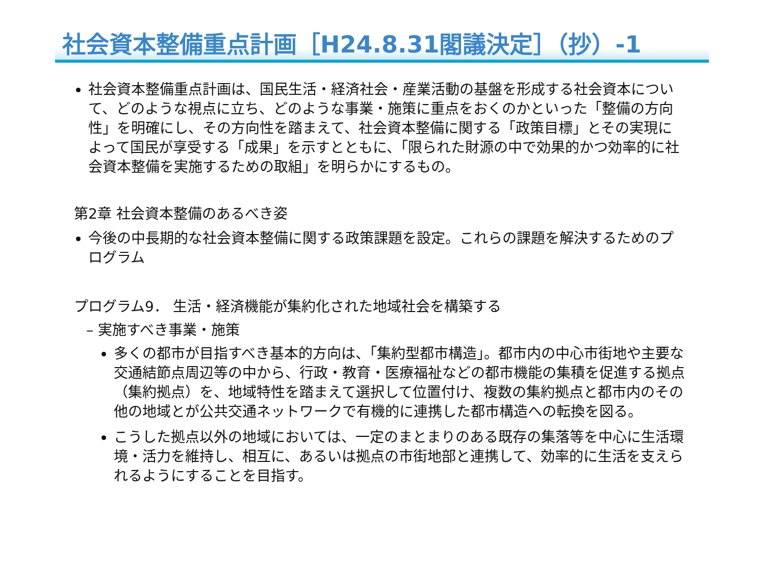社会資本整備重点計画［H24.8.31閣議決定］（抄）-1
社会資本整備重点計画は、国民生活・経済社会・産業活動の基盤を形成する社会資本について、どのような視点に立ち、どのような事業・施策に重点をおくのかといった「整備の方向性」を明確にし、その方向性を踏まえて、社会資本整備に関する「政策目標」とその実現によって国民が享受する「成果」を示すとともに、「限られた財源の中で効果的かつ効率的に社会資本整備を実施するための取組」を明らかにするもの。
第2章 社会資本整備のあるべき姿
今後の中長期的な社会資本整備に関する政策課題を設定。これらの課題を解決するためのプログラム
プログラム9． 生活・経済機能が集約化された地域社会を構築する
– 実施すべき事業・施策
多くの都市が目指すべき基本的方向は、「集約型都市構造」。都市内の中心市街地や主要な交通結節点周辺等の中から、行政・教育・医療福祉などの都市機能の集積を促進する拠点（集約拠点）を、地域特性を踏まえて選択して位置付け、複数の集約拠点と都市内のその他の地域とが公共交通ネットワークで有機的に連携した都市構造への転換を図る。
こうした拠点以外の地域においては、一定のまとまりのある既存の集落等を中心に生活環境・活力を維持し、相互に、あるいは拠点の市街地部と連携して、効率的に生活を支えられるようにすることを目指す。